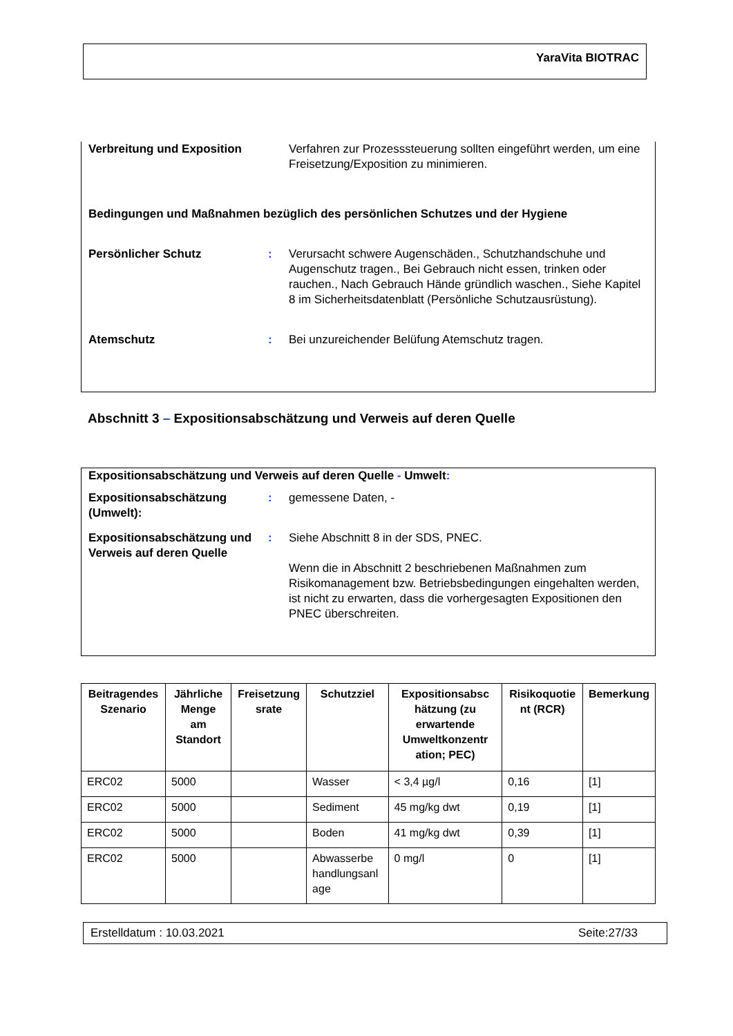YaraVita BIOTRAC
Verbreitung und Exposition Verfahren zur Prozesssteuerung sollten eingeführt werden, um eine Freisetzung/Exposition zu minimieren.
Bedingungen und Maßnahmen bezüglich des persönlichen Schutzes und der Hygiene
Persönlicher Schutz : Verursacht schwere Augenschäden., Schutzhandschuhe und Augenschutz tragen., Bei Gebrauch nicht essen, trinken oder rauchen., Nach Gebrauch Hände gründlich waschen., Siehe Kapitel 8 im Sicherheitsdatenblatt (Persönliche Schutzausrüstung).
Atemschutz : Bei unzureichender Belüfung Atemschutz tragen.
Abschnitt 3 – Expositionsabschätzung und Verweis auf deren Quelle
Expositionsabschätzung und Verweis auf deren Quelle - Umwelt:
Expositionsabschätzung (Umwelt):
: gemessene Daten, -
Expositionsabschätzung und Verweis auf deren Quelle
: Siehe Abschnitt 8 in der SDS, PNEC.
Wenn die in Abschnitt 2 beschriebenen Maßnahmen zum Risikomanagement bzw. Betriebsbedingungen eingehalten werden, ist nicht zu erwarten, dass die vorhergesagten Expositionen den PNEC überschreiten.
| Beitragendes Szenario | Jährliche Menge am Standort | Freisetzung srate | Schutzziel | Expositionsabsc hätzung (zu erwartende Umweltkonzentr ation; PEC) | Risikoquotie nt (RCR) | Bemerkung |
| --- | --- | --- | --- | --- | --- | --- |
| ERC02 | 5000 | | Wasser | < 3,4 µg/l | 0,16 | [1] |
| ERC02 | 5000 | | Sediment | 45 mg/kg dwt | 0,19 | [1] |
| ERC02 | 5000 | | Boden | 41 mg/kg dwt | 0,39 | [1] |
| ERC02 | 5000 | | Abwasserbe handlungsanl age | 0 mg/l | 0 | [1] |
Erstelldatum : 10.03.2021 Seite:27/33